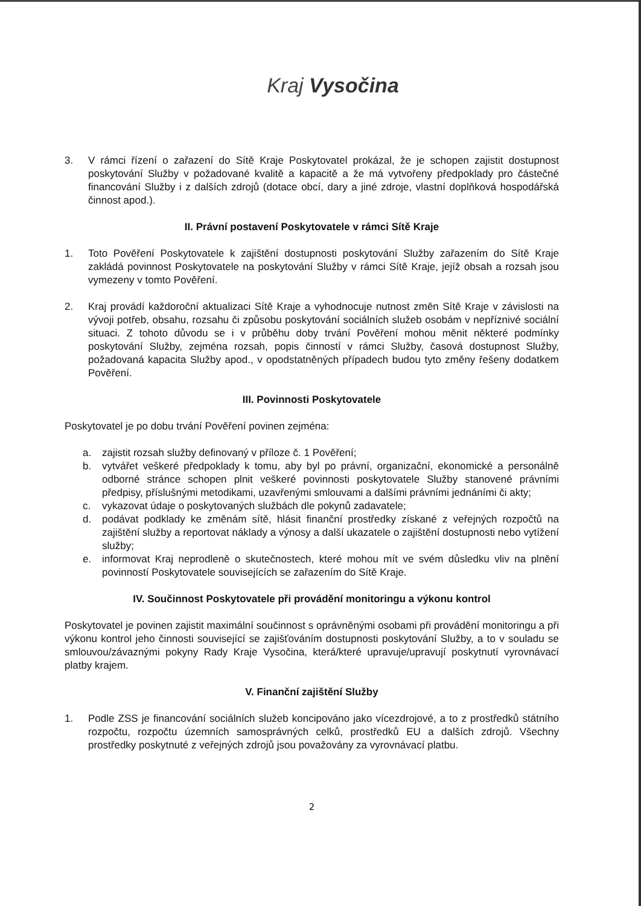Kraj Vysočina
3. V rámci řízení o zařazení do Sítě Kraje Poskytovatel prokázal, že je schopen zajistit dostupnost poskytování Služby v požadované kvalitě a kapacitě a že má vytvořeny předpoklady pro částečné financování Služby i z dalších zdrojů (dotace obcí, dary a jiné zdroje, vlastní doplňková hospodářská činnost apod.).
II. Právní postavení Poskytovatele v rámci Sítě Kraje
1. Toto Pověření Poskytovatele k zajištění dostupnosti poskytování Služby zařazením do Sítě Kraje zakládá povinnost Poskytovatele na poskytování Služby v rámci Sítě Kraje, jejíž obsah a rozsah jsou vymezeny v tomto Pověření.
2. Kraj provádí každoroční aktualizaci Sítě Kraje a vyhodnocuje nutnost změn Sítě Kraje v závislosti na vývoji potřeb, obsahu, rozsahu či způsobu poskytování sociálních služeb osobám v nepříznivé sociální situaci. Z tohoto důvodu se i v průběhu doby trvání Pověření mohou měnit některé podmínky poskytování Služby, zejména rozsah, popis činností v rámci Služby, časová dostupnost Služby, požadovaná kapacita Služby apod., v opodstatněných případech budou tyto změny řešeny dodatkem Pověření.
III. Povinnosti Poskytovatele
Poskytovatel je po dobu trvání Pověření povinen zejména:
a. zajistit rozsah služby definovaný v příloze č. 1 Pověření;
b. vytvářet veškeré předpoklady k tomu, aby byl po právní, organizační, ekonomické a personálně odborné stránce schopen plnit veškeré povinnosti poskytovatele Služby stanovené právními předpisy, příslušnými metodikami, uzavřenými smlouvami a dalšími právními jednáními či akty;
c. vykazovat údaje o poskytovaných službách dle pokynů zadavatele;
d. podávat podklady ke změnám sítě, hlásit finanční prostředky získané z veřejných rozpočtů na zajištění služby a reportovat náklady a výnosy a další ukazatele o zajištění dostupnosti nebo vytížení služby;
e. informovat Kraj neprodleně o skutečnostech, které mohou mít ve svém důsledku vliv na plnění povinností Poskytovatele souvisejících se zařazením do Sítě Kraje.
IV. Součinnost Poskytovatele při provádění monitoringu a výkonu kontrol
Poskytovatel je povinen zajistit maximální součinnost s oprávněnými osobami při provádění monitoringu a při výkonu kontrol jeho činnosti související se zajišťováním dostupnosti poskytování Služby, a to v souladu se smlouvou/závaznými pokyny Rady Kraje Vysočina, která/které upravuje/upravují poskytnutí vyrovnávací platby krajem.
V. Finanční zajištění Služby
1. Podle ZSS je financování sociálních služeb koncipováno jako vícezdrojové, a to z prostředků státního rozpočtu, rozpočtu územních samosprávných celků, prostředků EU a dalších zdrojů. Všechny prostředky poskytnuté z veřejných zdrojů jsou považovány za vyrovnávací platbu.
2